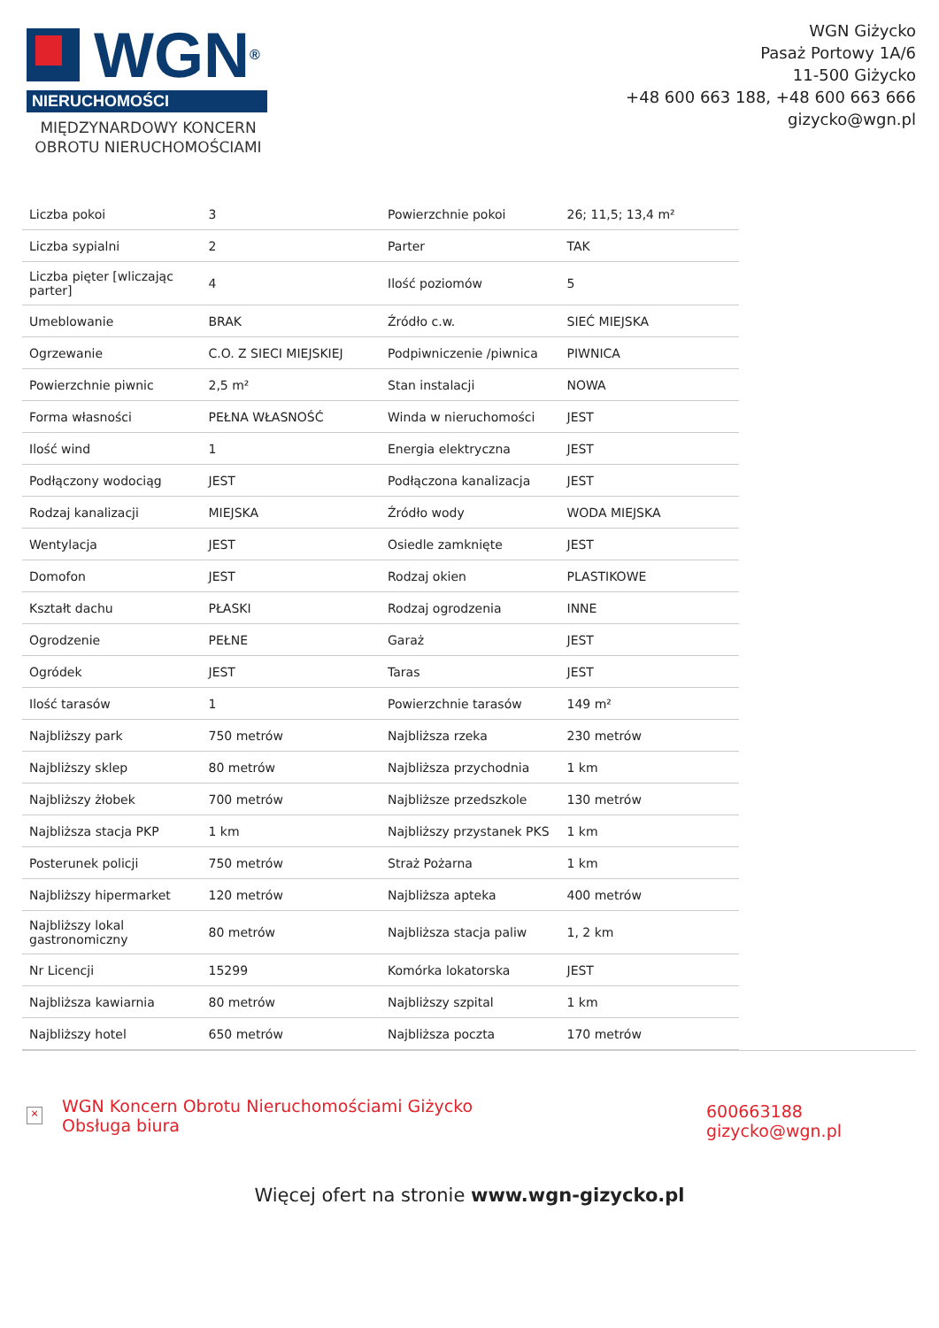WGN<sup>®</sup>
NIERUCHOMOŚCI
MIĘDZYNARDOWY KONCERN OBROTU NIERUCHOMOŚCIAMI
WGN Giżycko
Pasaż Portowy 1A/6
11-500 Giżycko
+48 600 663 188, +48 600 663 666
gizycko@wgn.pl
| Liczba pokoi | 3 | Powierzchnie pokoi | 26; 11,5; 13,4 m² |
| Liczba sypialni | 2 | Parter | TAK |
| Liczba pięter [wliczając parter] | 4 | Ilość poziomów | 5 |
| Umeblowanie | BRAK | Źródło c.w. | SIEĆ MIEJSKA |
| Ogrzewanie | C.O. Z SIECI MIEJSKIEJ | Podpiwniczenie /piwnica | PIWNICA |
| Powierzchnie piwnic | 2,5 m² | Stan instalacji | NOWA |
| Forma własności | PEŁNA WŁASNOŚĆ | Winda w nieruchomości | JEST |
| Ilość wind | 1 | Energia elektryczna | JEST |
| Podłączony wodociąg | JEST | Podłączona kanalizacja | JEST |
| Rodzaj kanalizacji | MIEJSKA | Źródło wody | WODA MIEJSKA |
| Wentylacja | JEST | Osiedle zamknięte | JEST |
| Domofon | JEST | Rodzaj okien | PLASTIKOWE |
| Kształt dachu | PŁASKI | Rodzaj ogrodzenia | INNE |
| Ogrodzenie | PEŁNE | Garaż | JEST |
| Ogródek | JEST | Taras | JEST |
| Ilość tarasów | 1 | Powierzchnie tarasów | 149 m² |
| Najbliższy park | 750 metrów | Najbliższa rzeka | 230 metrów |
| Najbliższy sklep | 80 metrów | Najbliższa przychodnia | 1 km |
| Najbliższy żłobek | 700 metrów | Najbliższe przedszkole | 130 metrów |
| Najbliższa stacja PKP | 1 km | Najbliższy przystanek PKS | 1 km |
| Posterunek policji | 750 metrów | Straż Pożarna | 1 km |
| Najbliższy hipermarket | 120 metrów | Najbliższa apteka | 400 metrów |
| Najbliższy lokal gastronomiczny | 80 metrów | Najbliższa stacja paliw | 1, 2 km |
| Nr Licencji | 15299 | Komórka lokatorska | JEST |
| Najbliższa kawiarnia | 80 metrów | Najbliższy szpital | 1 km |
| Najbliższy hotel | 650 metrów | Najbliższa poczta | 170 metrów |
×
WGN Koncern Obrotu Nieruchomościami Giżycko
Obsługa biura
600663188
gizycko@wgn.pl
Więcej ofert na stronie www.wgn-gizycko.pl